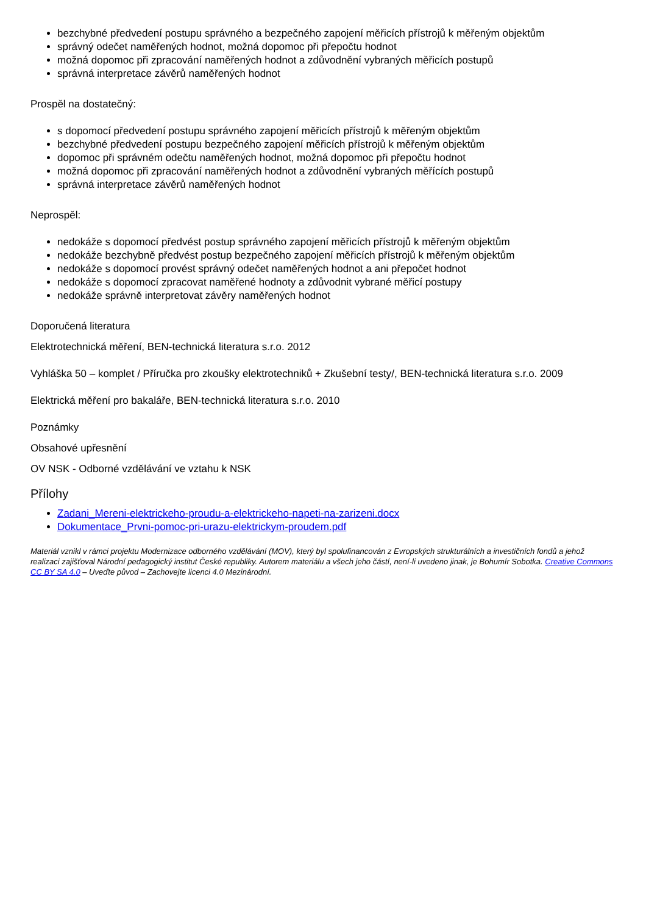bezchybné předvedení postupu správného a bezpečného zapojení měřicích přístrojů k měřeným objektům
správný odečet naměřených hodnot, možná dopomoc při přepočtu hodnot
možná dopomoc při zpracování naměřených hodnot a zdůvodnění vybraných měřicích postupů
správná interpretace závěrů naměřených hodnot
Prospěl na dostatečný:
s dopomocí předvedení postupu správného zapojení měřicích přístrojů k měřeným objektům
bezchybné předvedení postupu bezpečného zapojení měřicích přístrojů k měřeným objektům
dopomoc při správném odečtu naměřených hodnot, možná dopomoc při přepočtu hodnot
možná dopomoc při zpracování naměřených hodnot a zdůvodnění vybraných měřících postupů
správná interpretace závěrů naměřených hodnot
Neprospěl:
nedokáže s dopomocí předvést postup správného zapojení měřicích přístrojů k měřeným objektům
nedokáže bezchybně předvést postup bezpečného zapojení měřicích přístrojů k měřeným objektům
nedokáže s dopomocí provést správný odečet naměřených hodnot a ani přepočet hodnot
nedokáže s dopomocí zpracovat naměřené hodnoty a zdůvodnit vybrané měřicí postupy
nedokáže správně interpretovat závěry naměřených hodnot
Doporučená literatura
Elektrotechnická měření, BEN-technická literatura s.r.o. 2012
Vyhláška 50 – komplet / Příručka pro zkoušky elektrotechniků + Zkušební testy/, BEN-technická literatura s.r.o. 2009
Elektrická měření pro bakaláře, BEN-technická literatura s.r.o. 2010
Poznámky
Obsahové upřesnění
OV NSK - Odborné vzdělávání ve vztahu k NSK
Přílohy
Zadani_Mereni-elektrickeho-proudu-a-elektrickeho-napeti-na-zarizeni.docx
Dokumentace_Prvni-pomoc-pri-urazu-elektrickym-proudem.pdf
Materiál vznikl v rámci projektu Modernizace odborného vzdělávání (MOV), který byl spolufinancován z Evropských strukturálních a investičních fondů a jehož realizaci zajišťoval Národní pedagogický institut České republiky. Autorem materiálu a všech jeho částí, není-li uvedeno jinak, je Bohumír Sobotka. Creative Commons CC BY SA 4.0 – Uveďte původ – Zachovejte licenci 4.0 Mezinárodní.